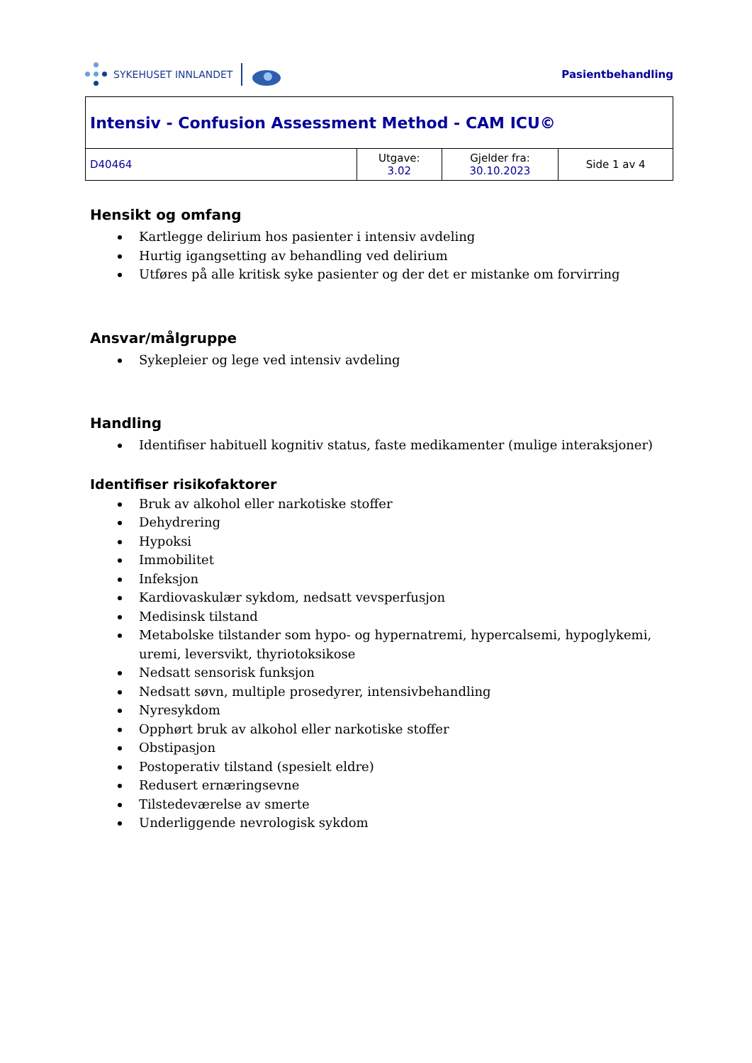SYKEHUSET INNLANDET Pasientbehandling
| Intensiv - Confusion Assessment Method - CAM ICU© | | | |
| D40464 | Utgave: 3.02 | Gjelder fra: 30.10.2023 | Side 1 av 4 |
Hensikt og omfang
Kartlegge delirium hos pasienter i intensiv avdeling
Hurtig igangsetting av behandling ved delirium
Utføres på alle kritisk syke pasienter og der det er mistanke om forvirring
Ansvar/målgruppe
Sykepleier og lege ved intensiv avdeling
Handling
Identifiser habituell kognitiv status, faste medikamenter (mulige interaksjoner)
Identifiser risikofaktorer
Bruk av alkohol eller narkotiske stoffer
Dehydrering
Hypoksi
Immobilitet
Infeksjon
Kardiovaskulær sykdom, nedsatt vevsperfusjon
Medisinsk tilstand
Metabolske tilstander som hypo- og hypernatremi, hypercalsemi, hypoglykemi, uremi, leversvikt, thyriotoksikose
Nedsatt sensorisk funksjon
Nedsatt søvn, multiple prosedyrer, intensivbehandling
Nyresykdom
Opphørt bruk av alkohol eller narkotiske stoffer
Obstipasjon
Postoperativ tilstand (spesielt eldre)
Redusert ernæringsevne
Tilstedeværelse av smerte
Underliggende nevrologisk sykdom